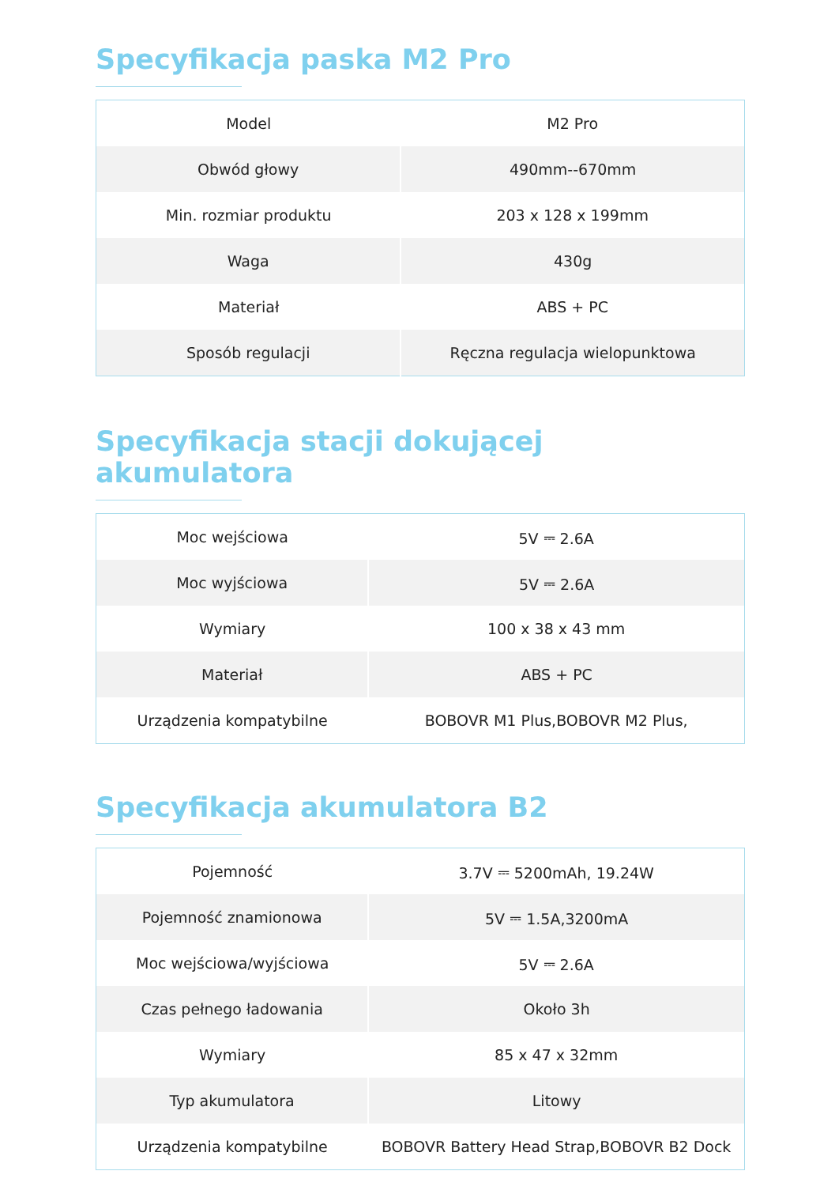Specyfikacja paska M2 Pro
| Model | M2 Pro |
| Obwód głowy | 490mm--670mm |
| Min. rozmiar produktu | 203 x 128 x 199mm |
| Waga | 430g |
| Materiał | ABS + PC |
| Sposób regulacji | Ręczna regulacja wielopunktowa |
Specyfikacja stacji dokującej akumulatora
| Moc wejściowa | 5V ⎓ 2.6A |
| Moc wyjściowa | 5V ⎓ 2.6A |
| Wymiary | 100 x 38 x 43 mm |
| Materiał | ABS + PC |
| Urządzenia kompatybilne | BOBOVR M1 Plus,BOBOVR M2 Plus, |
Specyfikacja akumulatora B2
| Pojemność | 3.7V ⎓ 5200mAh, 19.24W |
| Pojemność znamionowa | 5V ⎓ 1.5A,3200mA |
| Moc wejściowa/wyjściowa | 5V ⎓ 2.6A |
| Czas pełnego ładowania | Około 3h |
| Wymiary | 85 x 47 x 32mm |
| Typ akumulatora | Litowy |
| Urządzenia kompatybilne | BOBOVR Battery Head Strap,BOBOVR B2 Dock |